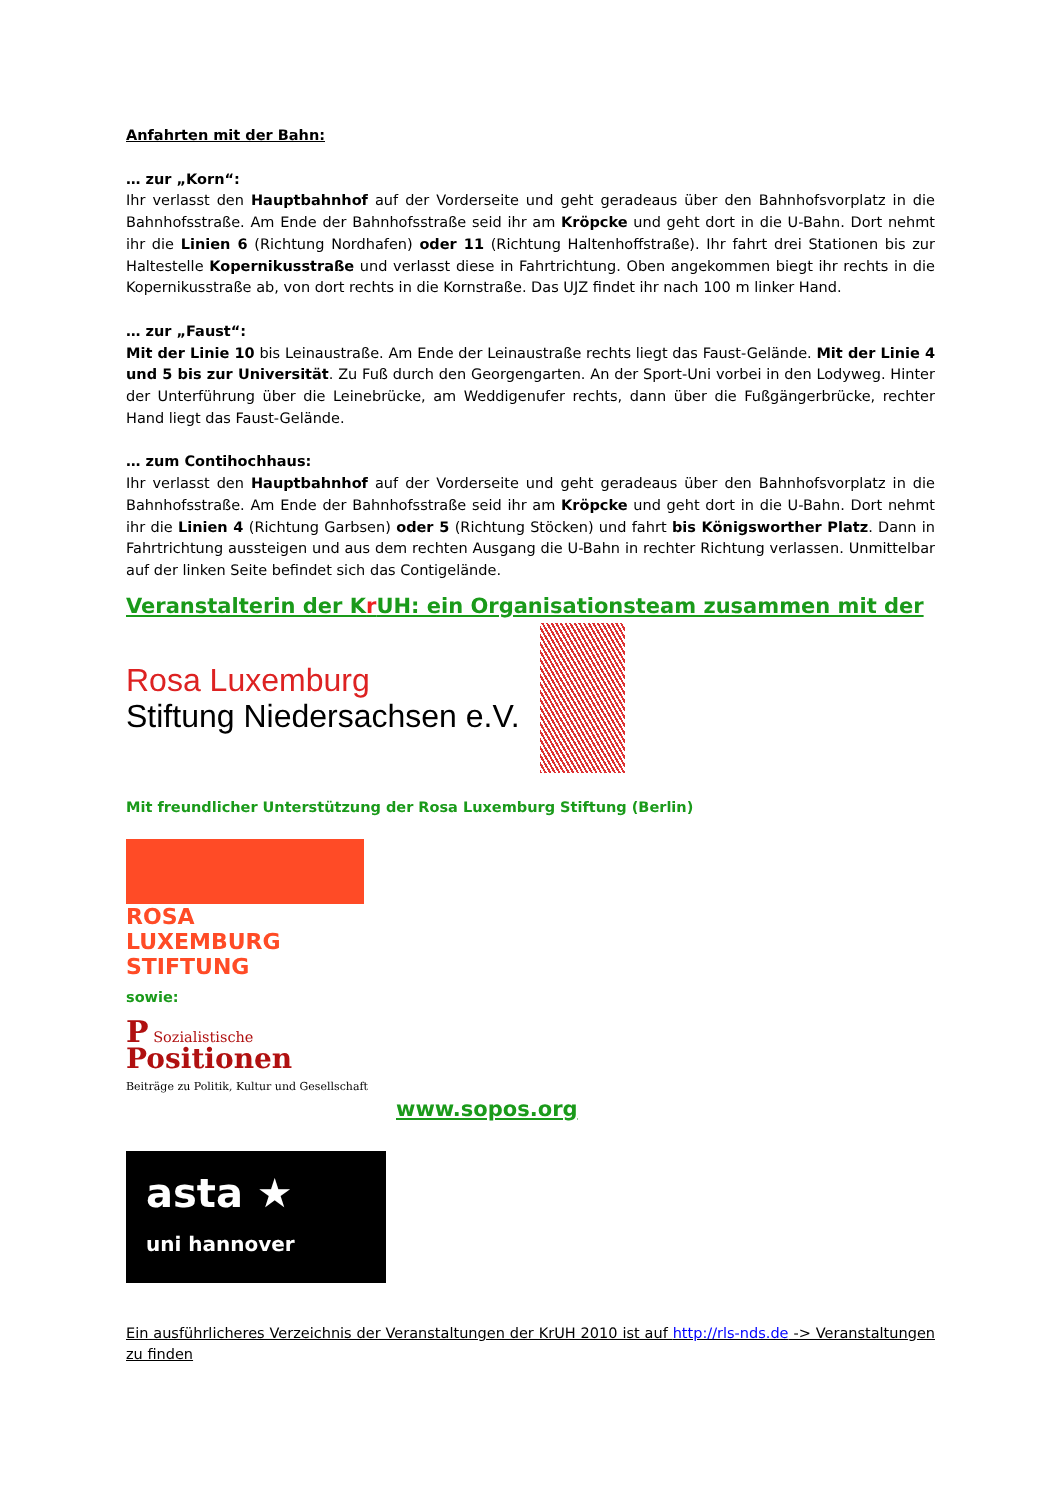Anfahrten mit der Bahn:
… zur „Korn“:
Ihr verlasst den Hauptbahnhof auf der Vorderseite und geht geradeaus über den Bahnhofsvorplatz in die Bahnhofsstraße. Am Ende der Bahnhofsstraße seid ihr am Kröpcke und geht dort in die U-Bahn. Dort nehmt ihr die Linien 6 (Richtung Nordhafen) oder 11 (Richtung Haltenhoffstraße). Ihr fahrt drei Stationen bis zur Haltestelle Kopernikusstraße und verlasst diese in Fahrtrichtung. Oben angekommen biegt ihr rechts in die Kopernikusstraße ab, von dort rechts in die Kornstraße. Das UJZ findet ihr nach 100 m linker Hand.
… zur „Faust“:
Mit der Linie 10 bis Leinaustraße. Am Ende der Leinaustraße rechts liegt das Faust-Gelände. Mit der Linie 4 und 5 bis zur Universität. Zu Fuß durch den Georgengarten. An der Sport-Uni vorbei in den Lodyweg. Hinter der Unterführung über die Leinebrücke, am Weddigenufer rechts, dann über die Fußgängerbrücke, rechter Hand liegt das Faust-Gelände.
… zum Contihochhaus:
Ihr verlasst den Hauptbahnhof auf der Vorderseite und geht geradeaus über den Bahnhofsvorplatz in die Bahnhofsstraße. Am Ende der Bahnhofsstraße seid ihr am Kröpcke und geht dort in die U-Bahn. Dort nehmt ihr die Linien 4 (Richtung Garbsen) oder 5 (Richtung Stöcken) und fahrt bis Königsworther Platz. Dann in Fahrtrichtung aussteigen und aus dem rechten Ausgang die U-Bahn in rechter Richtung verlassen. Unmittelbar auf der linken Seite befindet sich das Contigelände.
Veranstalterin der Kr UH: ein Organisationsteam zusammen mit der
Rosa Luxemburg
Stiftung Niedersachsen e.V.
Mit freundlicher Unterstützung der Rosa Luxemburg Stiftung (Berlin)
ROSA
LUXEMBURG
STIFTUNG
sowie:
P Sozialistische
Positionen
Beiträge zu Politik, Kultur und Gesellschaft
www.sopos.org
asta ★
uni hannover
Ein ausführlicheres Verzeichnis der Veranstaltungen der KrUH 2010 ist auf http://rls-nds.de -> Veranstaltungen zu finden